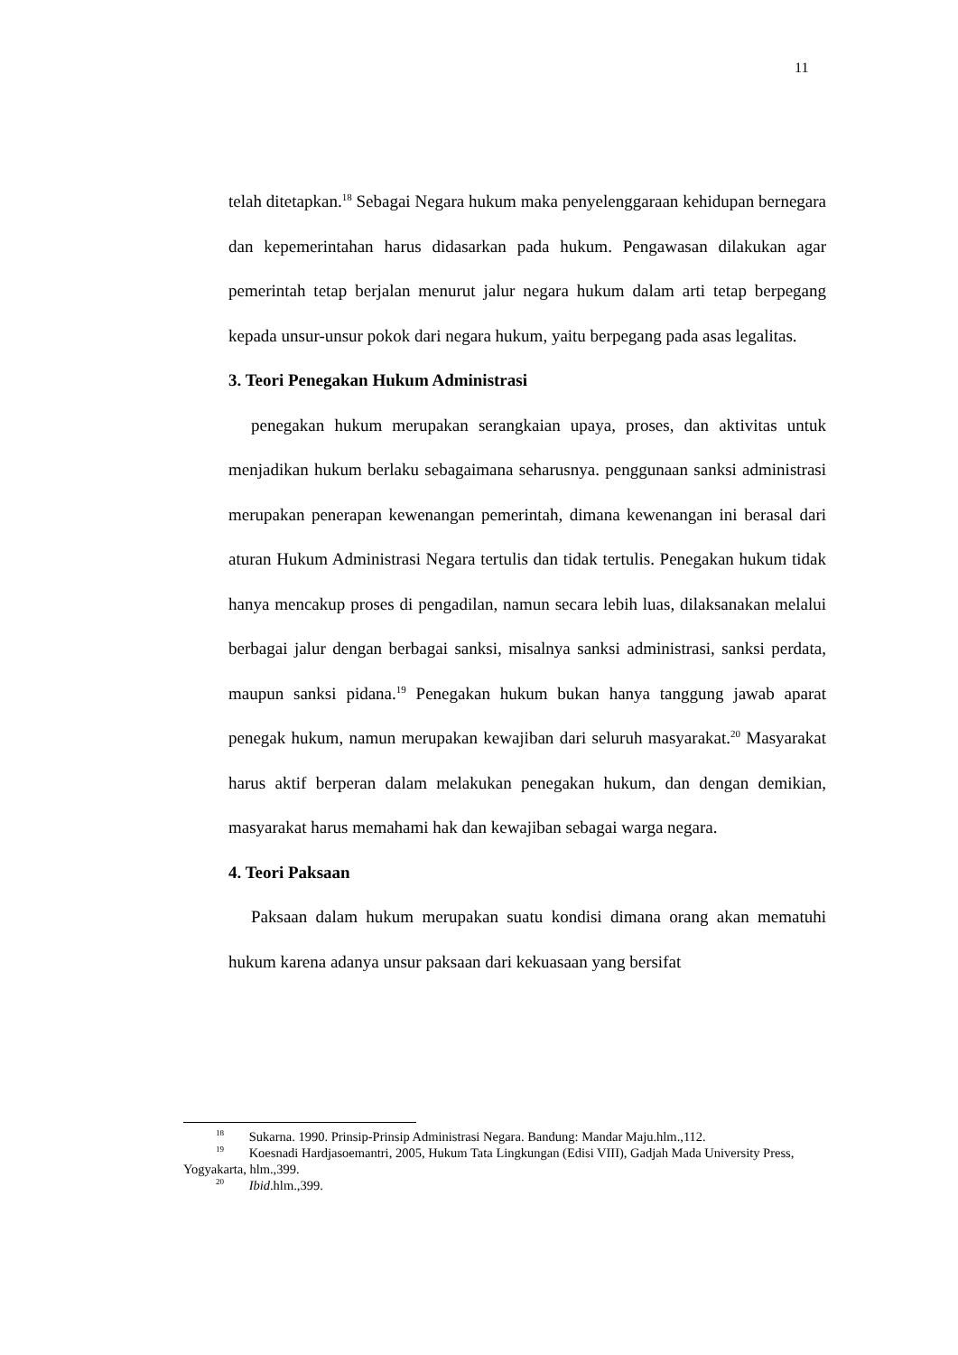11
telah ditetapkan.<sup>18</sup> Sebagai Negara hukum maka penyelenggaraan kehidupan bernegara dan kepemerintahan harus didasarkan pada hukum. Pengawasan dilakukan agar pemerintah tetap berjalan menurut jalur negara hukum dalam arti tetap berpegang kepada unsur-unsur pokok dari negara hukum, yaitu berpegang pada asas legalitas.
3. Teori Penegakan Hukum Administrasi
penegakan hukum merupakan serangkaian upaya, proses, dan aktivitas untuk menjadikan hukum berlaku sebagaimana seharusnya. penggunaan sanksi administrasi merupakan penerapan kewenangan pemerintah, dimana kewenangan ini berasal dari aturan Hukum Administrasi Negara tertulis dan tidak tertulis. Penegakan hukum tidak hanya mencakup proses di pengadilan, namun secara lebih luas, dilaksanakan melalui berbagai jalur dengan berbagai sanksi, misalnya sanksi administrasi, sanksi perdata, maupun sanksi pidana.<sup>19</sup> Penegakan hukum bukan hanya tanggung jawab aparat penegak hukum, namun merupakan kewajiban dari seluruh masyarakat.<sup>20</sup> Masyarakat harus aktif berperan dalam melakukan penegakan hukum, dan dengan demikian, masyarakat harus memahami hak dan kewajiban sebagai warga negara.
4. Teori Paksaan
Paksaan dalam hukum merupakan suatu kondisi dimana orang akan mematuhi hukum karena adanya unsur paksaan dari kekuasaan yang bersifat
<sup>18</sup> Sukarna. 1990. Prinsip-Prinsip Administrasi Negara. Bandung: Mandar Maju.hlm.,112.
<sup>19</sup> Koesnadi Hardjasoemantri, 2005, Hukum Tata Lingkungan (Edisi VIII), Gadjah Mada University Press, Yogyakarta, hlm.,399.
<sup>20</sup> Ibid.hlm.,399.